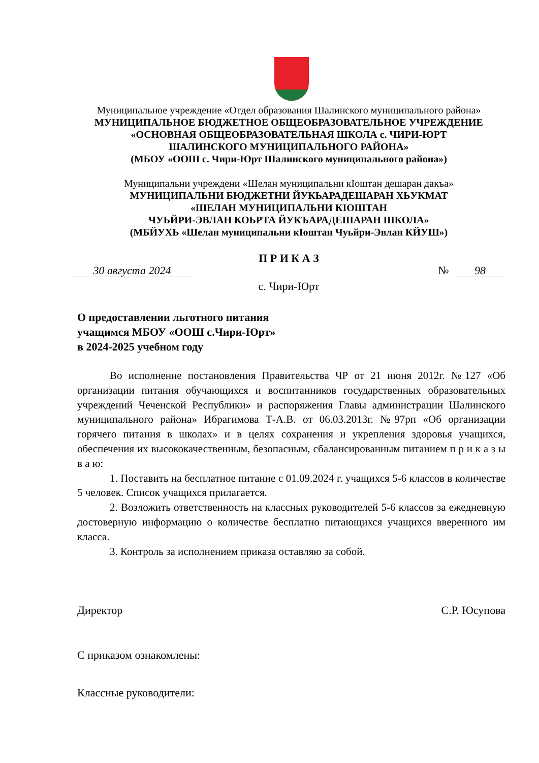Муниципальное учреждение «Отдел образования Шалинского муниципального района»
МУНИЦИПАЛЬНОЕ БЮДЖЕТНОЕ ОБЩЕОБРАЗОВАТЕЛЬНОЕ УЧРЕЖДЕНИЕ
«ОСНОВНАЯ ОБЩЕОБРАЗОВАТЕЛЬНАЯ ШКОЛА с. ЧИРИ-ЮРТ
ШАЛИНСКОГО МУНИЦИПАЛЬНОГО РАЙОНА»
(МБОУ «ООШ с. Чири-Юрт Шалинского муниципального района»)
Муниципальни учреждени «Шелан муниципальни кӀоштан дешаран дакъа»
МУНИЦИПАЛЬНИ БЮДЖЕТНИ ЙУКЬАРАДЕШАРАН ХЬУКМАТ
«ШЕЛАН МУНИЦИПАЛЬНИ КӀОШТАН
ЧУЬЙРИ-ЭВЛАН КОЬРТА ЙУКЪАРАДЕШАРАН ШКОЛА»
(МБЙУХЬ «Шелан муниципальни кӀоштан Чуьйри-Эвлан КЙУШ»)
П Р И К А З
30 августа 2024 № 98
с. Чири-Юрт
О предоставлении льготного питания
учащимся МБОУ «ООШ с.Чири-Юрт»
в 2024-2025 учебном году
Во исполнение постановления Правительства ЧР от 21 июня 2012г. №127 «Об организации питания обучающихся и воспитанников государственных образовательных учреждений Чеченской Республики» и распоряжения Главы администрации Шалинского муниципального района» Ибрагимова Т-А.В. от 06.03.2013г. №97рп «Об организации горячего питания в школах» и в целях сохранения и укрепления здоровья учащихся, обеспечения их высококачественным, безопасным, сбалансированным питанием п р и к а з ы в а ю:
1. Поставить на бесплатное питание с 01.09.2024 г. учащихся 5-6 классов в количестве 5 человек. Список учащихся прилагается.
2. Возложить ответственность на классных руководителей 5-6 классов за ежедневную достоверную информацию о количестве бесплатно питающихся учащихся вверенного им класса.
3. Контроль за исполнением приказа оставляю за собой.
Директор С.Р. Юсупова
С приказом ознакомлены:
Классные руководители: